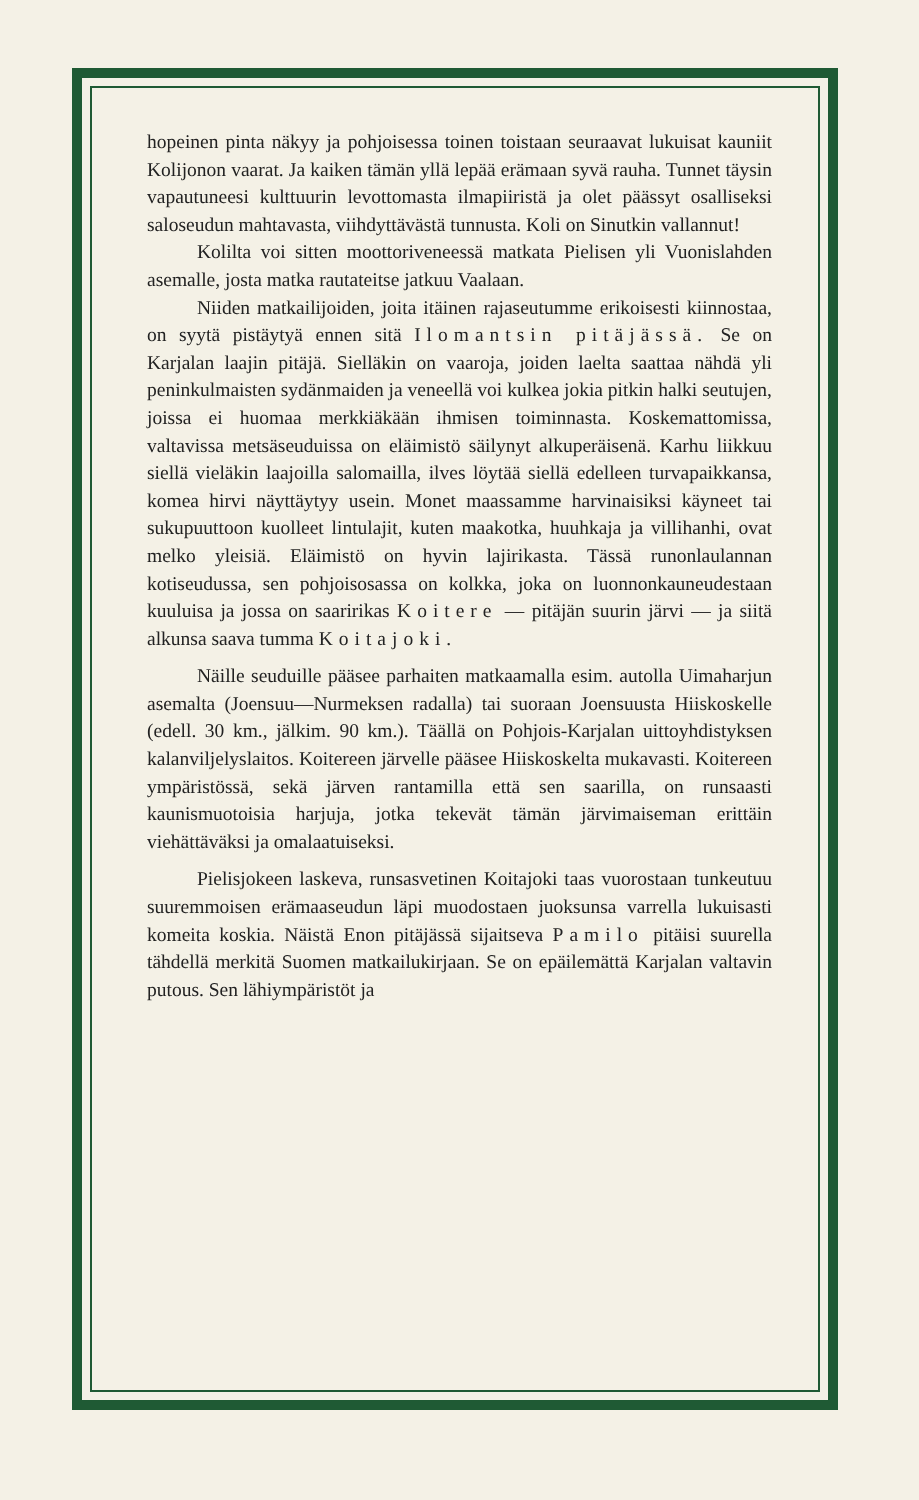hopeinen pinta näkyy ja pohjoisessa toinen toistaan seuraavat lukuisat kauniit Kolijonon vaarat. Ja kaiken tämän yllä lepää erämaan syvä rauha. Tunnet täysin vapautuneesi kulttuurin levottomasta ilmapiiristä ja olet päässyt osalliseksi saloseudun mahtavasta, viihdyttävästä tunnusta. Koli on Sinutkin vallannut!
Kolilta voi sitten moottoriveneessä matkata Pielisen yli Vuonislahden asemalle, josta matka rautateitse jatkuu Vaalaan.
Niiden matkailijoiden, joita itäinen rajaseutumme erikoisesti kiinnostaa, on syytä pistäytyä ennen sitä Ilomantsin pitäjässä. Se on Karjalan laajin pitäjä. Sielläkin on vaaroja, joiden laelta saattaa nähdä yli peninkulmaisten sydänmaiden ja veneellä voi kulkea jokia pitkin halki seutujen, joissa ei huomaa merkkiäkään ihmisen toiminnasta. Koskemattomissa, valtavissa metsäseuduissa on eläimistö säilynyt alkuperäisenä. Karhu liikkuu siellä vieläkin laajoilla salomailla, ilves löytää siellä edelleen turvapaikkansa, komea hirvi näyttäytyy usein. Monet maassamme harvinaisiksi käyneet tai sukupuuttoon kuolleet lintulajit, kuten maakotka, huuhkaja ja villihanhi, ovat melko yleisiä. Eläimistö on hyvin lajirikasta. Tässä runonlaulannan kotiseudussa, sen pohjoisosassa on kolkka, joka on luonnonkauneudestaan kuuluisa ja jossa on saaririkas Koitere — pitäjän suurin järvi — ja siitä alkunsa saava tumma Koitajoki.
Näille seuduille pääsee parhaiten matkaamalla esim. autolla Uimaharjun asemalta (Joensuu—Nurmeksen radalla) tai suoraan Joensuusta Hiiskoskelle (edell. 30 km., jälkim. 90 km.). Täällä on Pohjois-Karjalan uittoyhdistyksen kalanviljelyslaitos. Koitereen järvelle pääsee Hiiskoskelta mukavasti. Koitereen ympäristössä, sekä järven rantamilla että sen saarilla, on runsaasti kaunismuotoisia harjuja, jotka tekevät tämän järvimaiseman erittäin viehättäväksi ja omalaatuiseksi.
Pielisjokeen laskeva, runsasvetinen Koitajoki taas vuorostaan tunkeutuu suuremmoisen erämaaseudun läpi muodostaen juoksunsa varrella lukuisasti komeita koskia. Näistä Enon pitäjässä sijaitseva Pamilo pitäisi suurella tähdellä merkitä Suomen matkailukirjaan. Se on epäilemättä Karjalan valtavin putous. Sen lähiympäristöt ja